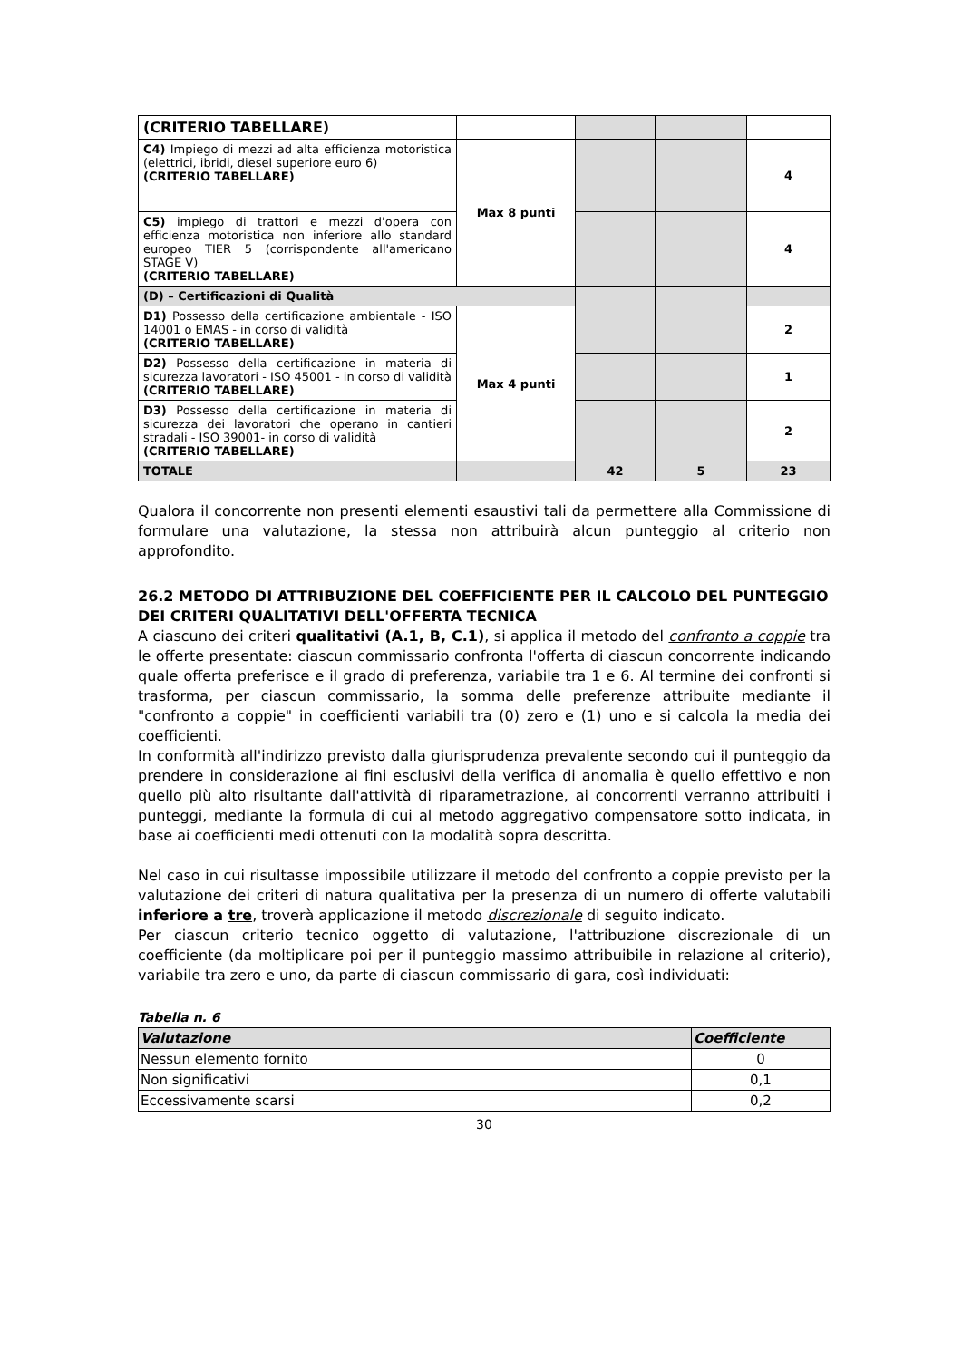| (CRITERIO TABELLARE) | | | | |
| C4) Impiego di mezzi ad alta efficienza motoristica (elettrici, ibridi, diesel superiore euro 6) (CRITERIO TABELLARE) | Max 8 punti | | | 4 |
| C5) impiego di trattori e mezzi d'opera con efficienza motoristica non inferiore allo standard europeo TIER 5 (corrispondente all'americano STAGE V) (CRITERIO TABELLARE) | | | | 4 |
| (D) – Certificazioni di Qualità | | | | |
| D1) Possesso della certificazione ambientale - ISO 14001 o EMAS - in corso di validità (CRITERIO TABELLARE) | Max 4 punti | | | 2 |
| D2) Possesso della certificazione in materia di sicurezza lavoratori - ISO 45001 - in corso di validità (CRITERIO TABELLARE) | | | | 1 |
| D3) Possesso della certificazione in materia di sicurezza dei lavoratori che operano in cantieri stradali - ISO 39001- in corso di validità (CRITERIO TABELLARE) | | | | 2 |
| TOTALE | | 42 | 5 | 23 |
Qualora il concorrente non presenti elementi esaustivi tali da permettere alla Commissione di formulare una valutazione, la stessa non attribuirà alcun punteggio al criterio non approfondito.
26.2 METODO DI ATTRIBUZIONE DEL COEFFICIENTE PER IL CALCOLO DEL PUNTEGGIO DEI CRITERI QUALITATIVI DELL'OFFERTA TECNICA
A ciascuno dei criteri qualitativi (A.1, B, C.1), si applica il metodo del confronto a coppie tra le offerte presentate: ciascun commissario confronta l'offerta di ciascun concorrente indicando quale offerta preferisce e il grado di preferenza, variabile tra 1 e 6. Al termine dei confronti si trasforma, per ciascun commissario, la somma delle preferenze attribuite mediante il "confronto a coppie" in coefficienti variabili tra (0) zero e (1) uno e si calcola la media dei coefficienti.
In conformità all'indirizzo previsto dalla giurisprudenza prevalente secondo cui il punteggio da prendere in considerazione ai fini esclusivi della verifica di anomalia è quello effettivo e non quello più alto risultante dall'attività di riparametrazione, ai concorrenti verranno attribuiti i punteggi, mediante la formula di cui al metodo aggregativo compensatore sotto indicata, in base ai coefficienti medi ottenuti con la modalità sopra descritta.
Nel caso in cui risultasse impossibile utilizzare il metodo del confronto a coppie previsto per la valutazione dei criteri di natura qualitativa per la presenza di un numero di offerte valutabili inferiore a tre, troverà applicazione il metodo discrezionale di seguito indicato.
Per ciascun criterio tecnico oggetto di valutazione, l'attribuzione discrezionale di un coefficiente (da moltiplicare poi per il punteggio massimo attribuibile in relazione al criterio), variabile tra zero e uno, da parte di ciascun commissario di gara, così individuati:
Tabella n. 6
| Valutazione | Coefficiente |
| --- | --- |
| Nessun elemento fornito | 0 |
| Non significativi | 0,1 |
| Eccessivamente scarsi | 0,2 |
30